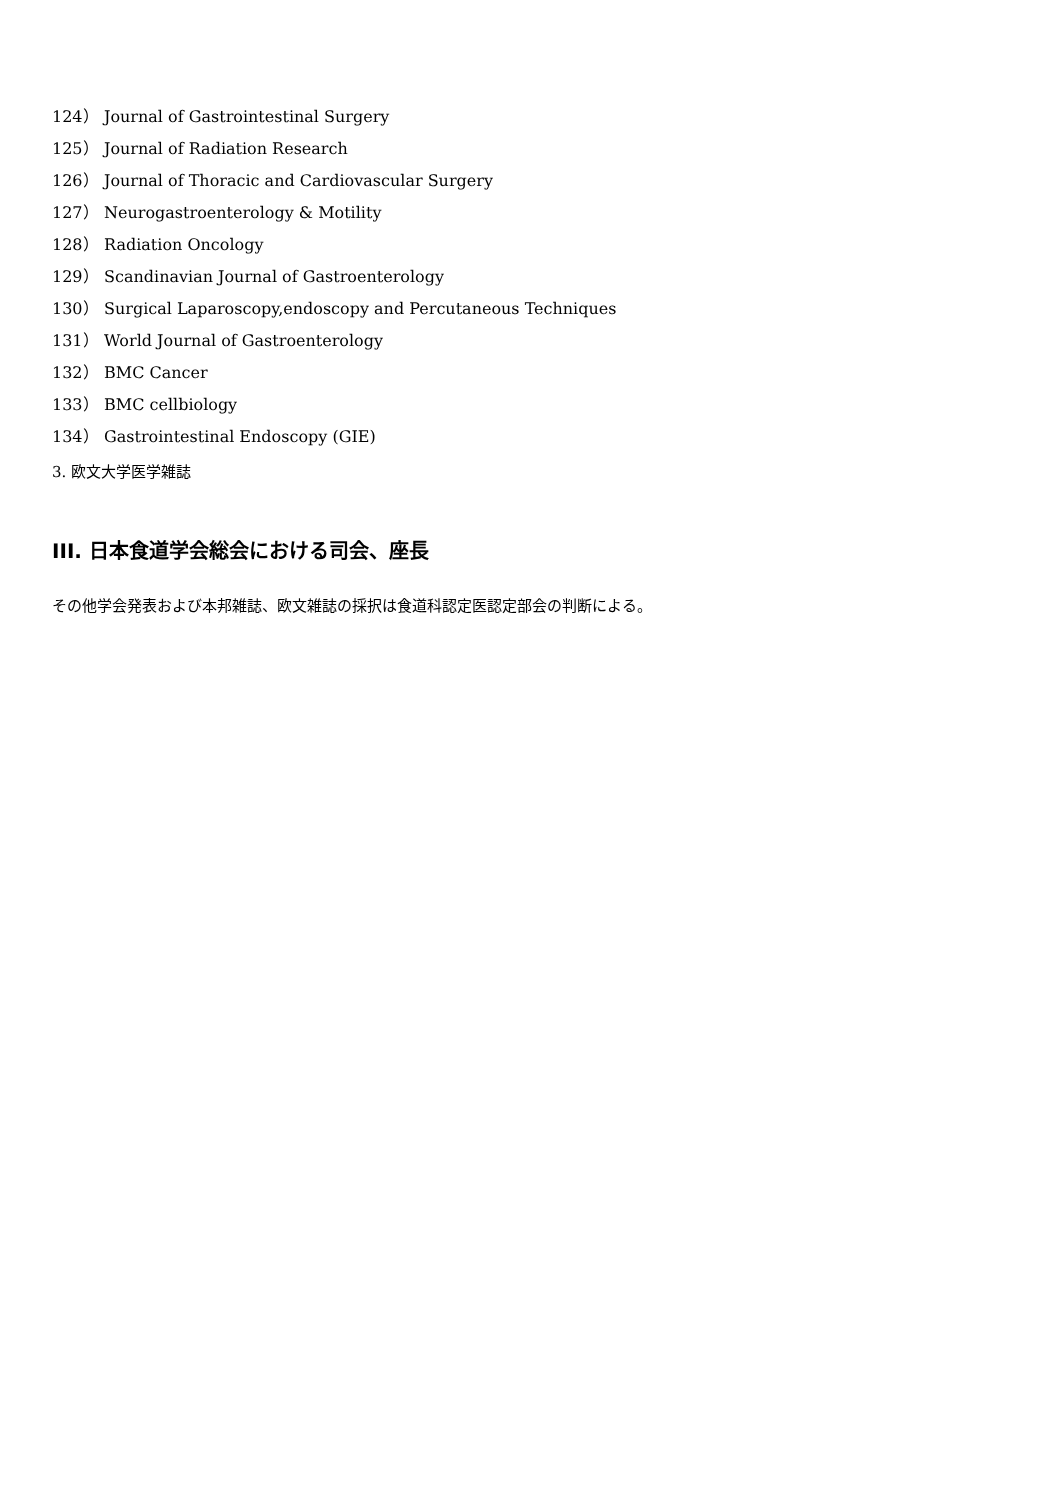124） Journal of Gastrointestinal Surgery
125） Journal of Radiation Research
126） Journal of Thoracic and Cardiovascular Surgery
127） Neurogastroenterology & Motility
128） Radiation Oncology
129） Scandinavian Journal of Gastroenterology
130） Surgical Laparoscopy,endoscopy and Percutaneous Techniques
131） World Journal of Gastroenterology
132） BMC Cancer
133） BMC cellbiology
134） Gastrointestinal Endoscopy (GIE)
3. 欧文大学医学雑誌
III. 日本食道学会総会における司会、座長
その他学会発表および本邦雑誌、欧文雑誌の採択は食道科認定医認定部会の判断による。